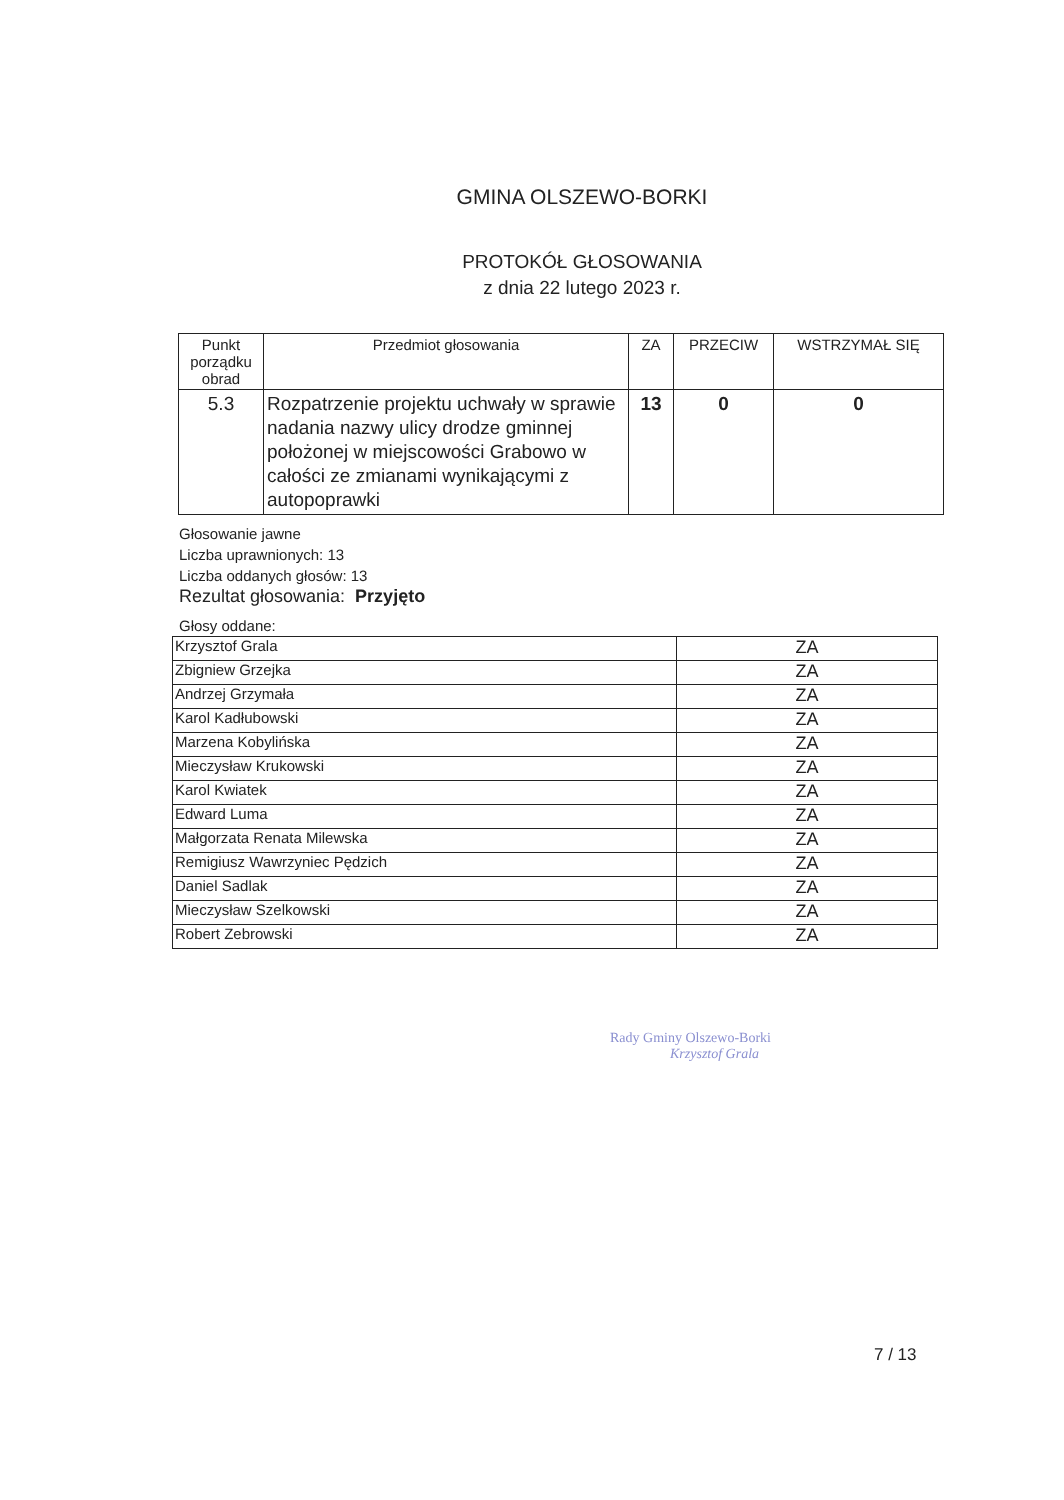GMINA OLSZEWO-BORKI
PROTOKÓŁ GŁOSOWANIA
z dnia 22 lutego 2023 r.
| Punkt porządku obrad | Przedmiot głosowania | ZA | PRZECIW | WSTRZYMAŁ SIĘ |
| --- | --- | --- | --- | --- |
| 5.3 | Rozpatrzenie projektu uchwały w sprawie nadania nazwy ulicy drodze gminnej położonej w miejscowości Grabowo w całości ze zmianami wynikającymi z autopoprawki | 13 | 0 | 0 |
Głosowanie jawne
Liczba uprawnionych: 13
Liczba oddanych głosów: 13
Rezultat głosowania: Przyjęto
Głosy oddane:
| Krzysztof Grala | ZA |
| Zbigniew Grzejka | ZA |
| Andrzej Grzymała | ZA |
| Karol Kadłubowski | ZA |
| Marzena Kobylińska | ZA |
| Mieczysław Krukowski | ZA |
| Karol Kwiatek | ZA |
| Edward Luma | ZA |
| Małgorzata Renata Milewska | ZA |
| Remigiusz Wawrzyniec Pędzich | ZA |
| Daniel Sadlak | ZA |
| Mieczysław Szelkowski | ZA |
| Robert Zebrowski | ZA |
Rady Gminy Olszewo-Borki
Krzysztof Grala
7 / 13